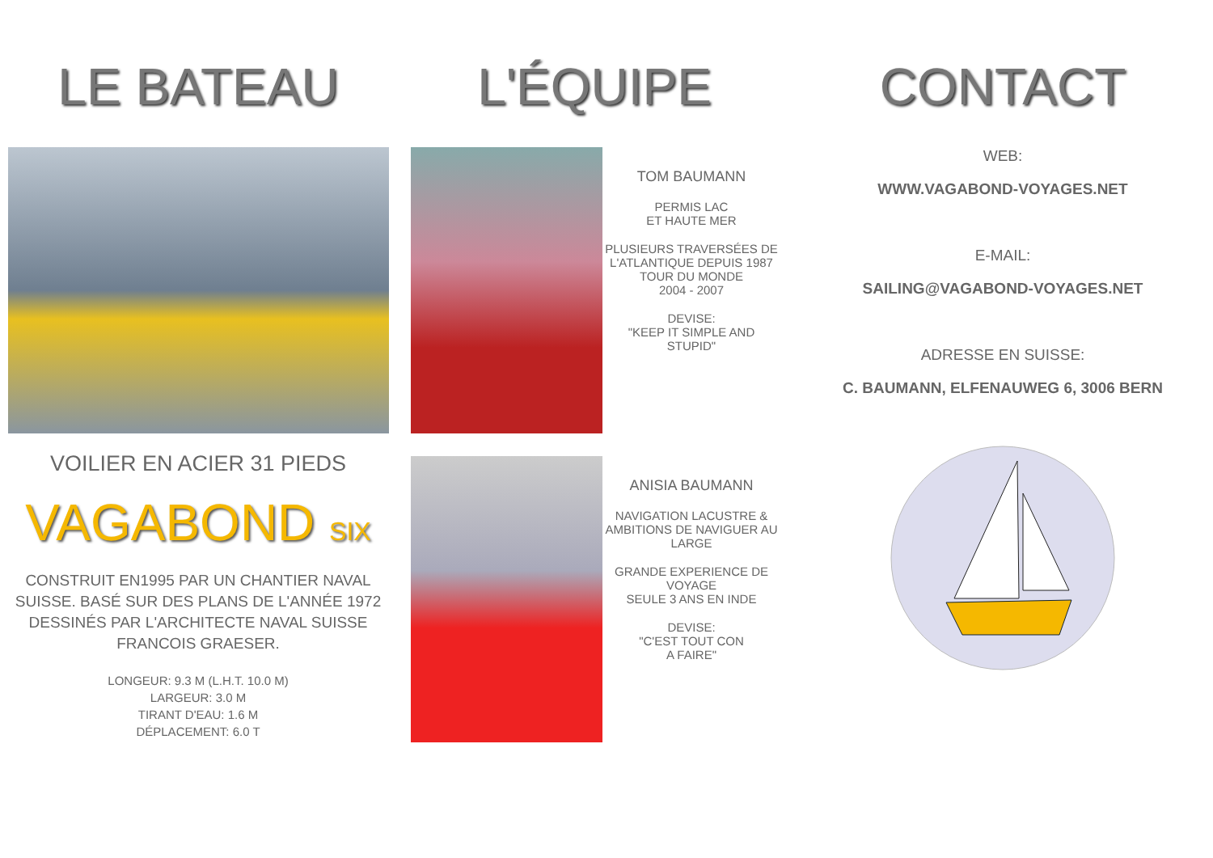LE BATEAU
VOILIER EN ACIER 31 PIEDS
VAGABOND SIX
CONSTRUIT EN1995 PAR UN CHANTIER NAVAL SUISSE. BASÉ SUR DES PLANS DE L'ANNÉE 1972 DESSINÉS PAR L'ARCHITECTE NAVAL SUISSE FRANCOIS GRAESER.
LONGEUR: 9.3 M (L.H.T. 10.0 M)
LARGEUR: 3.0 M
TIRANT D'EAU: 1.6 M
DÉPLACEMENT: 6.0 T
L'ÉQUIPE
TOM BAUMANN
PERMIS LAC
ET HAUTE MER
PLUSIEURS TRAVERSÉES DE L'ATLANTIQUE DEPUIS 1987
TOUR DU MONDE
2004 - 2007
DEVISE:
"KEEP IT SIMPLE AND STUPID"
ANISIA BAUMANN
NAVIGATION LACUSTRE & AMBITIONS DE NAVIGUER AU LARGE
GRANDE EXPERIENCE DE VOYAGE
SEULE 3 ANS EN INDE
DEVISE:
"C'EST TOUT CON
A FAIRE"
CONTACT
WEB:
WWW.VAGABOND-VOYAGES.NET
E-MAIL:
SAILING@VAGABOND-VOYAGES.NET
ADRESSE EN SUISSE:
C. BAUMANN, ELFENAUWEG 6, 3006 BERN